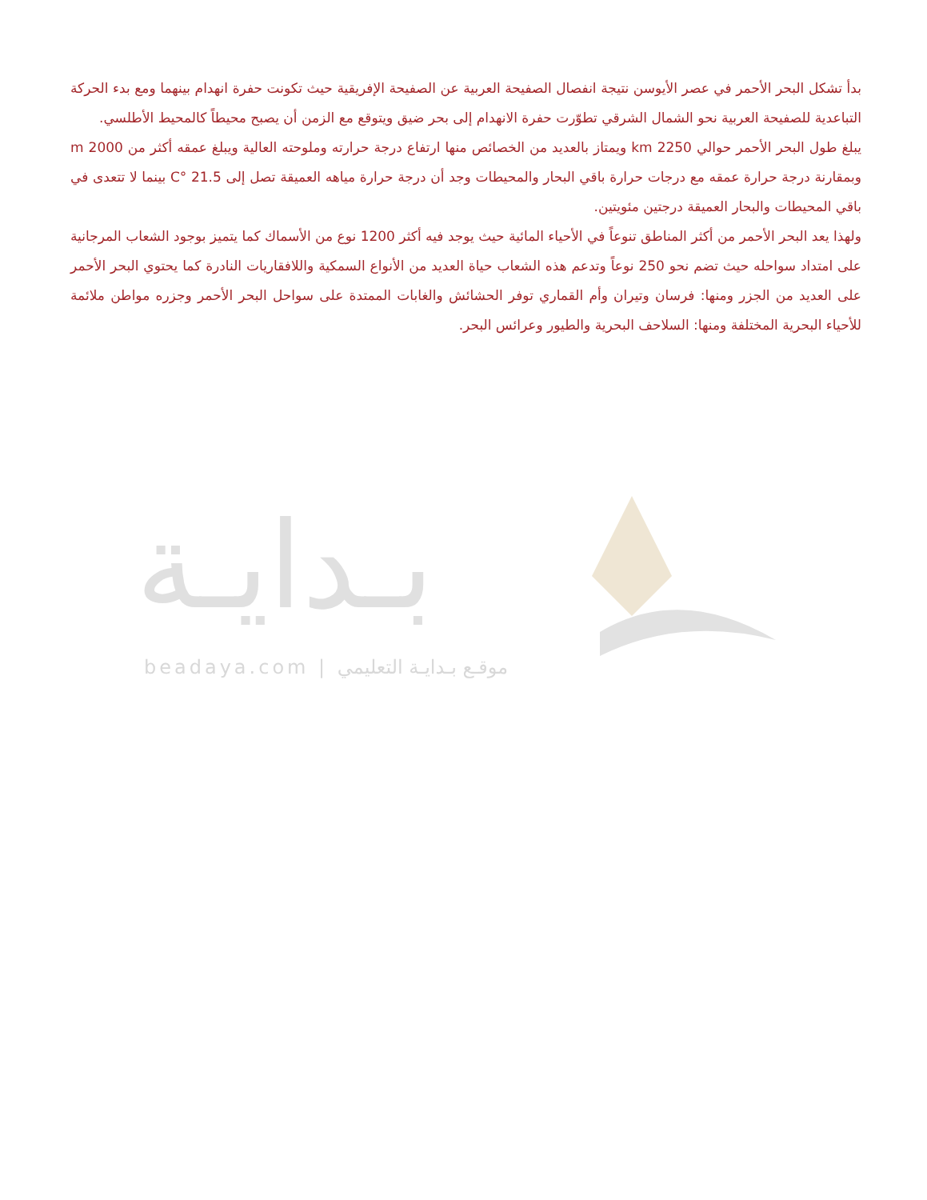بدأ تشكل البحر الأحمر في عصر الأيوسن نتيجة انفصال الصفيحة العربية عن الصفيحة الإفريقية حيث تكونت حفرة انهدام بينهما ومع بدء الحركة التباعدية للصفيحة العربية نحو الشمال الشرقي تطوّرت حفرة الانهدام إلى بحر ضيق ويتوقع مع الزمن أن يصبح محيطاً كالمحيط الأطلسي.
يبلغ طول البحر الأحمر حوالي 2250 km ويمتاز بالعديد من الخصائص منها ارتفاع درجة حرارته وملوحته العالية ويبلغ عمقه أكثر من 2000 m وبمقارنة درجة حرارة عمقه مع درجات حرارة باقي البحار والمحيطات وجد أن درجة حرارة مياهه العميقة تصل إلى 21.5 °C بينما لا تتعدى في باقي المحيطات والبحار العميقة درجتين مئويتين.
ولهذا يعد البحر الأحمر من أكثر المناطق تنوعاً في الأحياء المائية حيث يوجد فيه أكثر 1200 نوع من الأسماك كما يتميز بوجود الشعاب المرجانية على امتداد سواحله حيث تضم نحو 250 نوعاً وتدعم هذه الشعاب حياة العديد من الأنواع السمكية واللافقاريات النادرة كما يحتوي البحر الأحمر على العديد من الجزر ومنها: فرسان وتيران وأم القماري توفر الحشائش والغابات الممتدة على سواحل البحر الأحمر وجزره مواطن ملائمة للأحياء البحرية المختلفة ومنها: السلاحف البحرية والطيور وعرائس البحر.
بـدايـة
beadaya.com | موقـع بـدايـة التعليمي